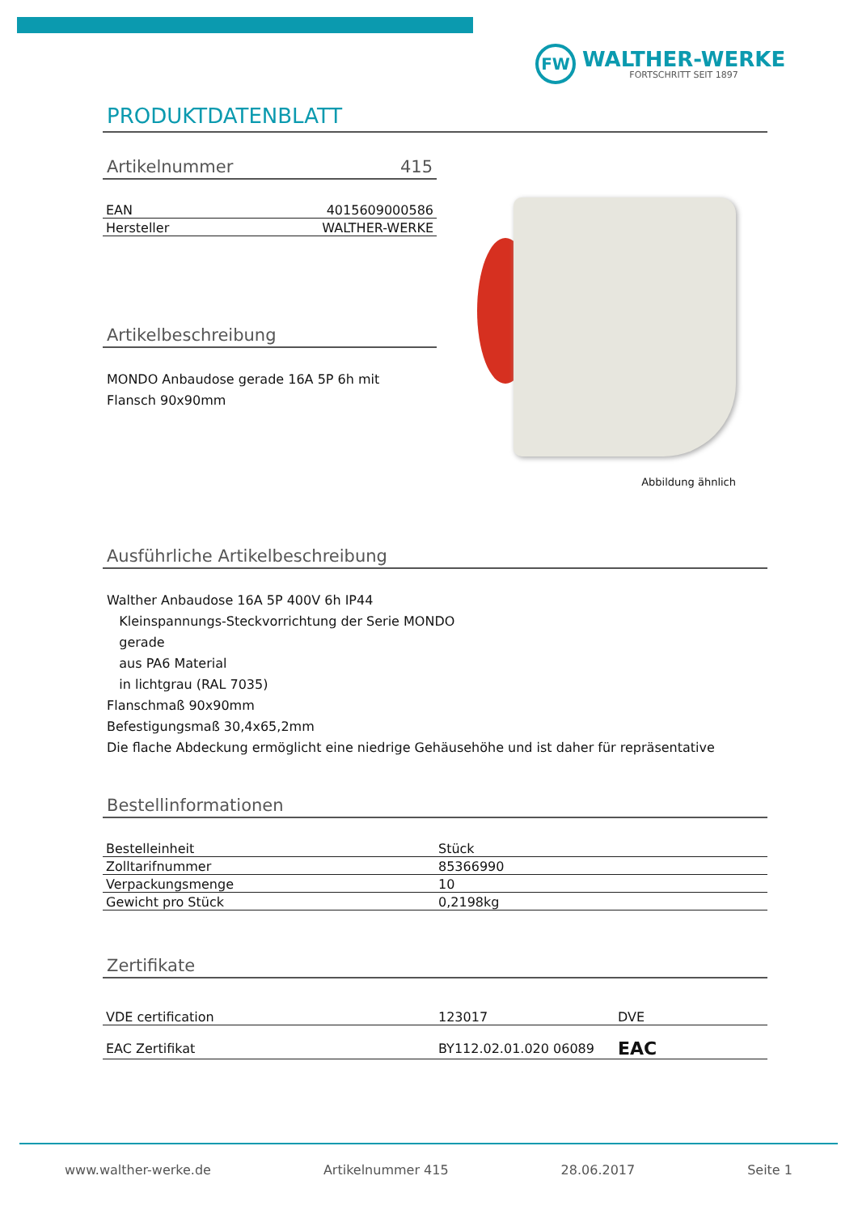FW
WALTHER-WERKE
FORTSCHRITT SEIT 1897
PRODUKTDATENBLATT
Artikelnummer 415
| EAN | 4015609000586 |
| Hersteller | WALTHER-WERKE |
Artikelbeschreibung
MONDO Anbaudose gerade 16A 5P 6h mit Flansch 90x90mm
Abbildung ähnlich
Ausführliche Artikelbeschreibung
Walther Anbaudose 16A 5P 400V 6h IP44
Kleinspannungs-Steckvorrichtung der Serie MONDO
gerade
aus PA6 Material
in lichtgrau (RAL 7035)
Flanschmaß 90x90mm
Befestigungsmaß 30,4x65,2mm
Die flache Abdeckung ermöglicht eine niedrige Gehäusehöhe und ist daher für repräsentative
Bestellinformationen
| Bestelleinheit | Stück |
| Zolltarifnummer | 85366990 |
| Verpackungsmenge | 10 |
| Gewicht pro Stück | 0,2198kg |
Zertifikate
| VDE certification | 123017 | DVE |
| EAC Zertifikat | BY112.02.01.020 06089 | EAC |
www.walther-werke.de Artikelnummer 415 28.06.2017 Seite 1